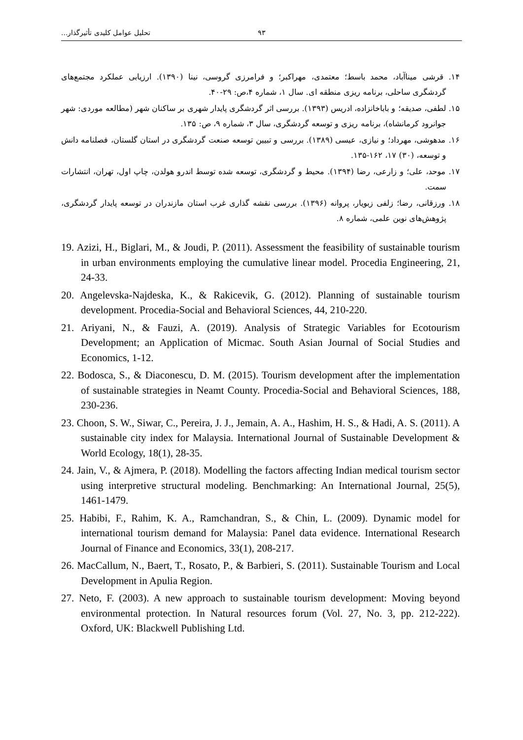۹۳ تحلیل عوامل کلیدی تأثیرگذار...
۱۴. قرشی میناآباد، محمد باسط؛ معتمدی، مهراکبر؛ و فرامرزی گروسی، نینا (۱۳۹۰). ارزیابی عملکرد مجتمع‌های گردشگری ساحلی، برنامه ریزی منطقه ای. سال ۱، شماره ۴،ص: ۲۹-۴۰.
۱۵. لطفی، صدیقه؛ و باباخانزاده، ادریس (۱۳۹۳). بررسی اثر گردشگری پایدار شهری بر ساکنان شهر (مطالعه موردی: شهر جوانرود کرمانشاه)، برنامه ریزی و توسعه گردشگری، سال ۳، شماره ۹، ص: ۱۳۵.
۱۶. مدهوشی، مهرداد؛ و نیازی، عیسی (۱۳۸۹). بررسی و تبیین توسعه صنعت گردشگری در استان گلستان، فصلنامه دانش و توسعه، (۳۰) ۱۷، ۱۶۲-۱۳۵.
۱۷. موحد، علی؛ و زارعی، رضا (۱۳۹۴). محیط و گردشگری، توسعه شده توسط اندرو هولدن، چاپ اول، تهران، انتشارات سمت.
۱۸. ورزقانی، رضا؛ زلفی زبویار، پروانه (۱۳۹۶). بررسی نقشه گذاری غرب استان مازندران در توسعه پایدار گردشگری، پژوهش‌های نوین علمی، شماره ۸.
19. Azizi, H., Biglari, M., & Joudi, P. (2011). Assessment the feasibility of sustainable tourism in urban environments employing the cumulative linear model. Procedia Engineering, 21, 24-33.
20. Angelevska-Najdeska, K., & Rakicevik, G. (2012). Planning of sustainable tourism development. Procedia-Social and Behavioral Sciences, 44, 210-220.
21. Ariyani, N., & Fauzi, A. (2019). Analysis of Strategic Variables for Ecotourism Development; an Application of Micmac. South Asian Journal of Social Studies and Economics, 1-12.
22. Bodosca, S., & Diaconescu, D. M. (2015). Tourism development after the implementation of sustainable strategies in Neamt County. Procedia-Social and Behavioral Sciences, 188, 230-236.
23. Choon, S. W., Siwar, C., Pereira, J. J., Jemain, A. A., Hashim, H. S., & Hadi, A. S. (2011). A sustainable city index for Malaysia. International Journal of Sustainable Development & World Ecology, 18(1), 28-35.
24. Jain, V., & Ajmera, P. (2018). Modelling the factors affecting Indian medical tourism sector using interpretive structural modeling. Benchmarking: An International Journal, 25(5), 1461-1479.
25. Habibi, F., Rahim, K. A., Ramchandran, S., & Chin, L. (2009). Dynamic model for international tourism demand for Malaysia: Panel data evidence. International Research Journal of Finance and Economics, 33(1), 208-217.
26. MacCallum, N., Baert, T., Rosato, P., & Barbieri, S. (2011). Sustainable Tourism and Local Development in Apulia Region.
27. Neto, F. (2003). A new approach to sustainable tourism development: Moving beyond environmental protection. In Natural resources forum (Vol. 27, No. 3, pp. 212-222). Oxford, UK: Blackwell Publishing Ltd.